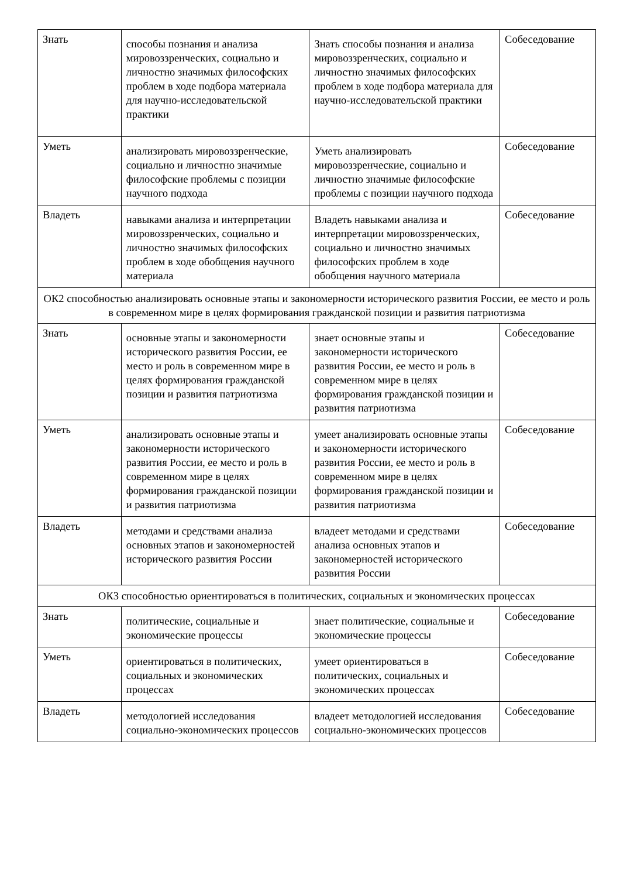| Знать | способы познания и анализа мировоззренческих, социально и личностно значимых философских проблем в ходе подбора материала для научно-исследовательской практики | Знать способы познания и анализа мировоззренческих, социально и личностно значимых философских проблем в ходе подбора материала для научно-исследовательской практики | Собеседование |
| Уметь | анализировать мировоззренческие, социально и личностно значимые философские проблемы с позиции научного подхода | Уметь анализировать мировоззренческие, социально и личностно значимые философские проблемы с позиции научного подхода | Собеседование |
| Владеть | навыками анализа и интерпретации мировоззренческих, социально и личностно значимых философских проблем в ходе обобщения научного материала | Владеть навыками анализа и интерпретации мировоззренческих, социально и личностно значимых философских проблем в ходе обобщения научного материала | Собеседование |
| ОК2 способностью анализировать основные этапы и закономерности исторического развития России, ее место и роль в современном мире в целях формирования гражданской позиции и развития патриотизма | | | |
| Знать | основные этапы и закономерности исторического развития России, ее место и роль в современном мире в целях формирования гражданской позиции и развития патриотизма | знает основные этапы и закономерности исторического развития России, ее место и роль в современном мире в целях формирования гражданской позиции и развития патриотизма | Собеседование |
| Уметь | анализировать основные этапы и закономерности исторического развития России, ее место и роль в современном мире в целях формирования гражданской позиции и развития патриотизма | умеет анализировать основные этапы и закономерности исторического развития России, ее место и роль в современном мире в целях формирования гражданской позиции и развития патриотизма | Собеседование |
| Владеть | методами и средствами анализа основных этапов и закономерностей исторического развития России | владеет методами и средствами анализа основных этапов и закономерностей исторического развития России | Собеседование |
| ОК3 способностью ориентироваться в политических, социальных и экономических процессах | | | |
| Знать | политические, социальные и экономические процессы | знает политические, социальные и экономические процессы | Собеседование |
| Уметь | ориентироваться в политических, социальных и экономических процессах | умеет ориентироваться в политических, социальных и экономических процессах | Собеседование |
| Владеть | методологией исследования социально-экономических процессов | владеет методологией исследования социально-экономических процессов | Собеседование |